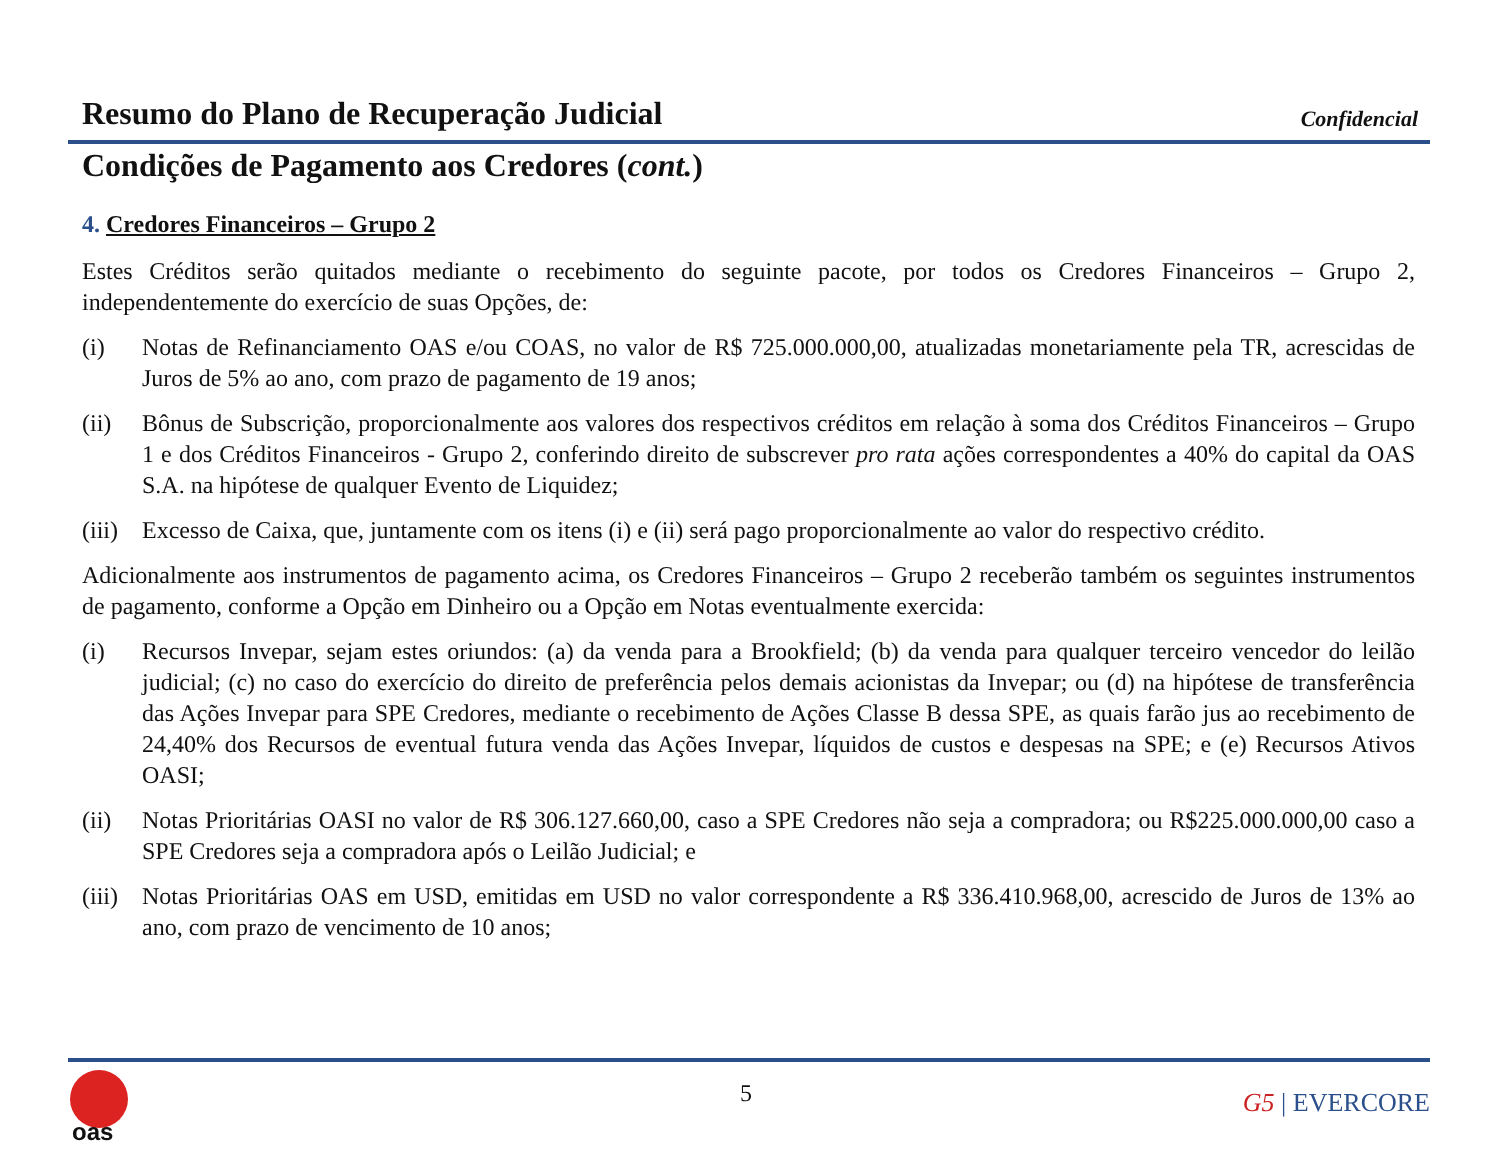Resumo do Plano de Recuperação Judicial
Confidencial
Condições de Pagamento aos Credores (cont.)
4. Credores Financeiros – Grupo 2
Estes Créditos serão quitados mediante o recebimento do seguinte pacote, por todos os Credores Financeiros – Grupo 2, independentemente do exercício de suas Opções, de:
(i) Notas de Refinanciamento OAS e/ou COAS, no valor de R$ 725.000.000,00, atualizadas monetariamente pela TR, acrescidas de Juros de 5% ao ano, com prazo de pagamento de 19 anos;
(ii) Bônus de Subscrição, proporcionalmente aos valores dos respectivos créditos em relação à soma dos Créditos Financeiros – Grupo 1 e dos Créditos Financeiros - Grupo 2, conferindo direito de subscrever pro rata ações correspondentes a 40% do capital da OAS S.A. na hipótese de qualquer Evento de Liquidez;
(iii)
Excesso de Caixa, que, juntamente com os itens (i) e (ii) será pago proporcionalmente ao valor do respectivo crédito.
Adicionalmente aos instrumentos de pagamento acima, os Credores Financeiros – Grupo 2 receberão também os seguintes instrumentos de pagamento, conforme a Opção em Dinheiro ou a Opção em Notas eventualmente exercida:
(i) Recursos Invepar, sejam estes oriundos: (a) da venda para a Brookfield; (b) da venda para qualquer terceiro vencedor do leilão judicial; (c) no caso do exercício do direito de preferência pelos demais acionistas da Invepar; ou (d) na hipótese de transferência das Ações Invepar para SPE Credores, mediante o recebimento de Ações Classe B dessa SPE, as quais farão jus ao recebimento de 24,40% dos Recursos de eventual futura venda das Ações Invepar, líquidos de custos e despesas na SPE; e (e) Recursos Ativos OASI;
(ii) Notas Prioritárias OASI no valor de R$ 306.127.660,00, caso a SPE Credores não seja a compradora; ou R$225.000.000,00 caso a SPE Credores seja a compradora após o Leilão Judicial; e
(iii)
Notas Prioritárias OAS em USD, emitidas em USD no valor correspondente a R$ 336.410.968,00, acrescido de Juros de 13% ao ano, com prazo de vencimento de 10 anos;
oas
5 G5 | EVERCORE